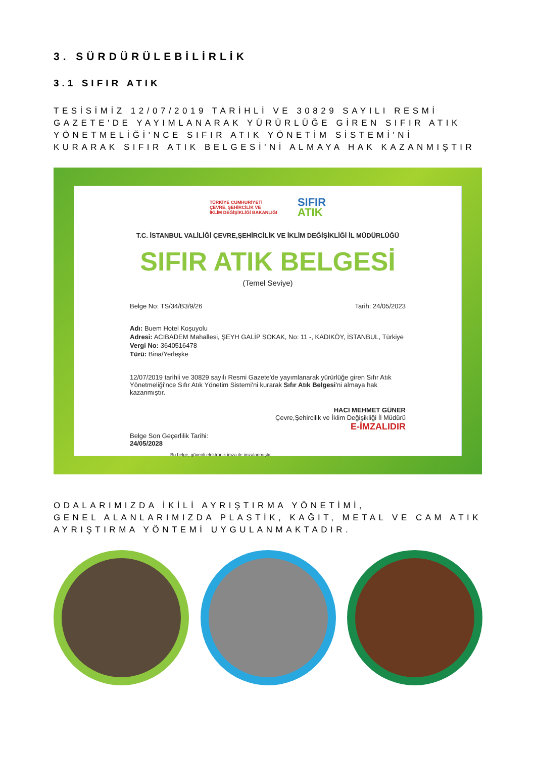3. SÜRDÜRÜLEBİLİRLİK
3.1 SIFIR ATIK
TESİSİMİZ 12/07/2019 TARİHLİ VE 30829 SAYILI RESMİ GAZETE'DE YAYIMLANARAK YÜRÜRLÜĞE GİREN SIFIR ATIK YÖNETMELİĞİ'NCE SIFIR ATIK YÖNETİM SİSTEMİ'Nİ KURARAK SIFIR ATIK BELGESİ'Nİ ALMAYA HAK KAZANMIŞTIR
TÜRKİYE CUMHURİYETİ
ÇEVRE, ŞEHİRCİLİK VE
İKLİM DEĞİŞİKLİĞİ BAKANLIĞI
SIFIR
ATIK
T.C. İSTANBUL VALİLİĞİ ÇEVRE,ŞEHİRCİLİK VE İKLİM DEĞİŞİKLİĞİ İL MÜDÜRLÜĞÜ
SIFIR ATIK BELGESİ
(Temel Seviye)
Belge No: TS/34/B3/9/26 Tarih: 24/05/2023
Adı: Buem Hotel Koşuyolu
Adresi: ACIBADEM Mahallesi, ŞEYH GALİP SOKAK, No: 11 -, KADIKÖY, İSTANBUL, Türkiye
Vergi No: 3640516478
Türü: Bina/Yerleşke
12/07/2019 tarihli ve 30829 sayılı Resmi Gazete'de yayımlanarak yürürlüğe giren Sıfır Atık Yönetmeliği'nce Sıfır Atık Yönetim Sistemi'ni kurarak Sıfır Atık Belgesi'ni almaya hak kazanmıştır.
HACI MEHMET GÜNER
Çevre,Şehircilik ve İklim Değişikliği İl Müdürü
E-İMZALIDIR
Belge Son Geçerlilik Tarihi:
24/05/2028
Bu belge, güvenli elektronik imza ile imzalanmıştır.
ODALARIMIZDA İKİLİ AYRIŞTIRMA YÖNETİMİ,
GENEL ALANLARIMIZDA PLASTİK, KAĞIT, METAL VE CAM ATIK AYRIŞTIRMA YÖNTEMİ UYGULANMAKTADIR.